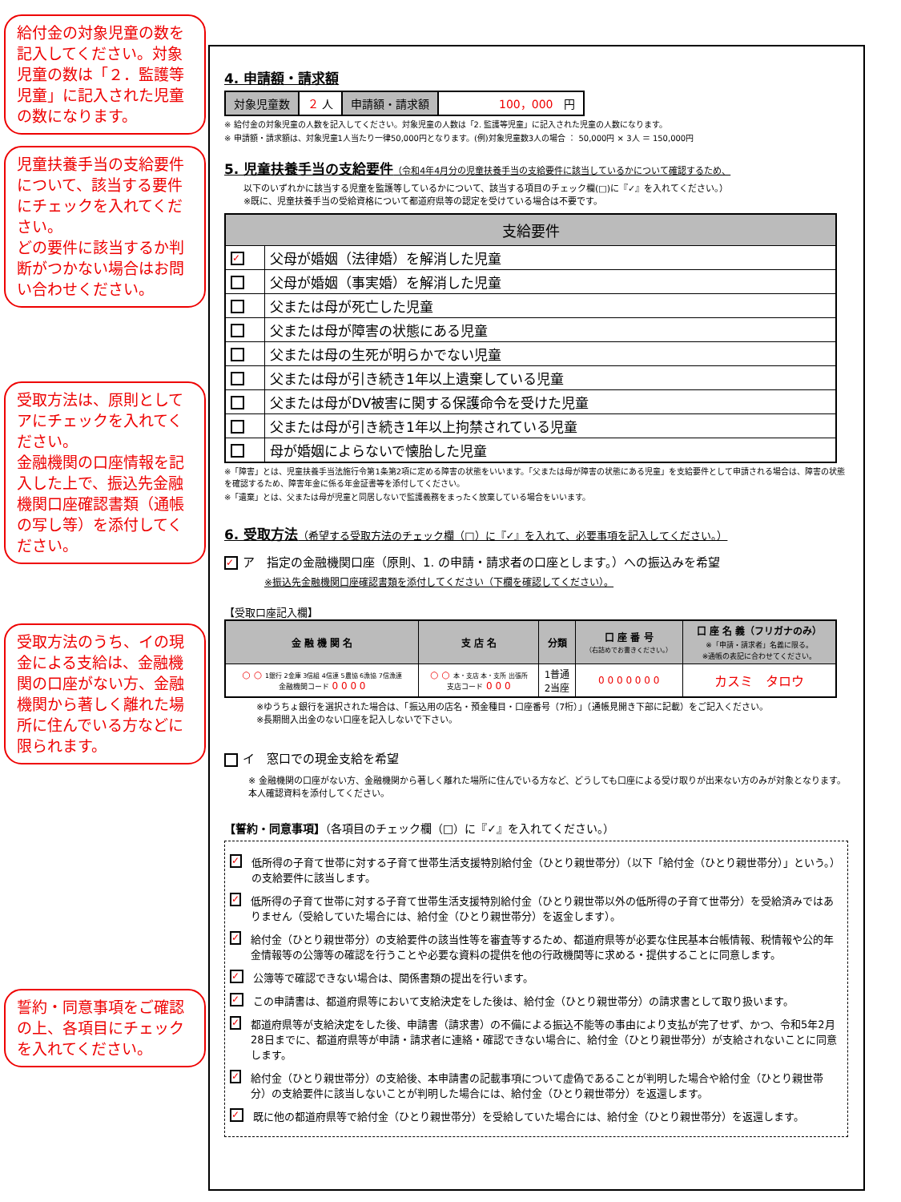給付金の対象児童の数を記入してください。対象児童の数は「２．監護等児童」に記入された児童の数になります。
児童扶養手当の支給要件について、該当する要件にチェックを入れてください。
どの要件に該当するか判断がつかない場合はお問い合わせください。
受取方法は、原則としてアにチェックを入れてください。
金融機関の口座情報を記入した上で、振込先金融機関口座確認書類（通帳の写し等）を添付してください。
受取方法のうち、イの現金による支給は、金融機関の口座がない方、金融機関から著しく離れた場所に住んでいる方などに限られます。
誓約・同意事項をご確認の上、各項目にチェックを入れてください。
4. 申請額・請求額
| 対象児童数 | ２ 人 | 申請額・請求額 | 100，000 円 |
※ 給付金の対象児童の人数を記入してください。対象児童の人数は「2. 監護等児童」に記入された児童の人数になります。
※ 申請額・請求額は、対象児童1人当たり一律50,000円となります。(例)対象児童数3人の場合 ： 50,000円 × 3人 ＝ 150,000円
5. 児童扶養手当の支給要件（令和4年4月分の児童扶養手当の支給要件に該当しているかについて確認するため、
以下のいずれかに該当する児童を監護等しているかについて、該当する項目のチェック欄(□)に『✓』を入れてください。）
※既に、児童扶養手当の受給資格について都道府県等の認定を受けている場合は不要です。
| 支給要件 | |
| --- | --- |
| ✓ | 父母が婚姻（法律婚）を解消した児童 |
| | 父母が婚姻（事実婚）を解消した児童 |
| | 父または母が死亡した児童 |
| | 父または母が障害の状態にある児童 |
| | 父または母の生死が明らかでない児童 |
| | 父または母が引き続き1年以上遺棄している児童 |
| | 父または母がDV被害に関する保護命令を受けた児童 |
| | 父または母が引き続き1年以上拘禁されている児童 |
| | 母が婚姻によらないで懐胎した児童 |
※「障害」とは、児童扶養手当法施行令第1条第2項に定める障害の状態をいいます。「父または母が障害の状態にある児童」を支給要件として申請される場合は、障害の状態を確認するため、障害年金に係る年金証書等を添付してください。
※「遺棄」とは、父または母が児童と同居しないで監護義務をまったく放棄している場合をいいます。
6. 受取方法（希望する受取方法のチェック欄（□）に『✓』を入れて、必要事項を記入してください。）
✓ ア　指定の金融機関口座（原則、1. の申請・請求者の口座とします。）への振込みを希望
※振込先金融機関口座確認書類を添付してください（下欄を確認してください）。
【受取口座記入欄】
| 金 融 機 関 名 | 支 店 名 | 分類 | 口 座 番 号 （右詰めでお書きください。） | 口 座 名 義（フリガナのみ） ※「申請・請求者」名義に限る。 ※通帳の表記に合わせてください。 |
| --- | --- | --- | --- | --- |
| ○ ○ 1銀行 2金庫 3信組 4信連 5農協 6漁協 7信漁連 金融機関コード 0 0 0 0 | ○ ○ 本・支店 本・支所 出張所 支店コード 0 0 0 | 1普通 2当座 | 0 0 0 0 0 0 0 | カスミ タロウ |
※ゆうちょ銀行を選択された場合は、「振込用の店名・預金種目・口座番号（7桁）」（通帳見開き下部に記載）をご記入ください。
※長期間入出金のない口座を記入しないで下さい。
イ　窓口での現金支給を希望
※ 金融機関の口座がない方、金融機関から著しく離れた場所に住んでいる方など、どうしても口座による受け取りが出来ない方のみが対象となります。本人確認資料を添付してください。
【誓約・同意事項】（各項目のチェック欄（□）に『✓』を入れてください。）
✓ 低所得の子育て世帯に対する子育て世帯生活支援特別給付金（ひとり親世帯分）（以下「給付金（ひとり親世帯分）」という。）の支給要件に該当します。
✓ 低所得の子育て世帯に対する子育て世帯生活支援特別給付金（ひとり親世帯以外の低所得の子育て世帯分）を受給済みではありません（受給していた場合には、給付金（ひとり親世帯分）を返金します）。
✓ 給付金（ひとり親世帯分）の支給要件の該当性等を審査等するため、都道府県等が必要な住民基本台帳情報、税情報や公的年金情報等の公簿等の確認を行うことや必要な資料の提供を他の行政機関等に求める・提供することに同意します。
✓ 公簿等で確認できない場合は、関係書類の提出を行います。
✓ この申請書は、都道府県等において支給決定をした後は、給付金（ひとり親世帯分）の請求書として取り扱います。
✓ 都道府県等が支給決定をした後、申請書（請求書）の不備による振込不能等の事由により支払が完了せず、かつ、令和5年2月28日までに、都道府県等が申請・請求者に連絡・確認できない場合に、給付金（ひとり親世帯分）が支給されないことに同意します。
✓ 給付金（ひとり親世帯分）の支給後、本申請書の記載事項について虚偽であることが判明した場合や給付金（ひとり親世帯分）の支給要件に該当しないことが判明した場合には、給付金（ひとり親世帯分）を返還します。
✓ 既に他の都道府県等で給付金（ひとり親世帯分）を受給していた場合には、給付金（ひとり親世帯分）を返還します。